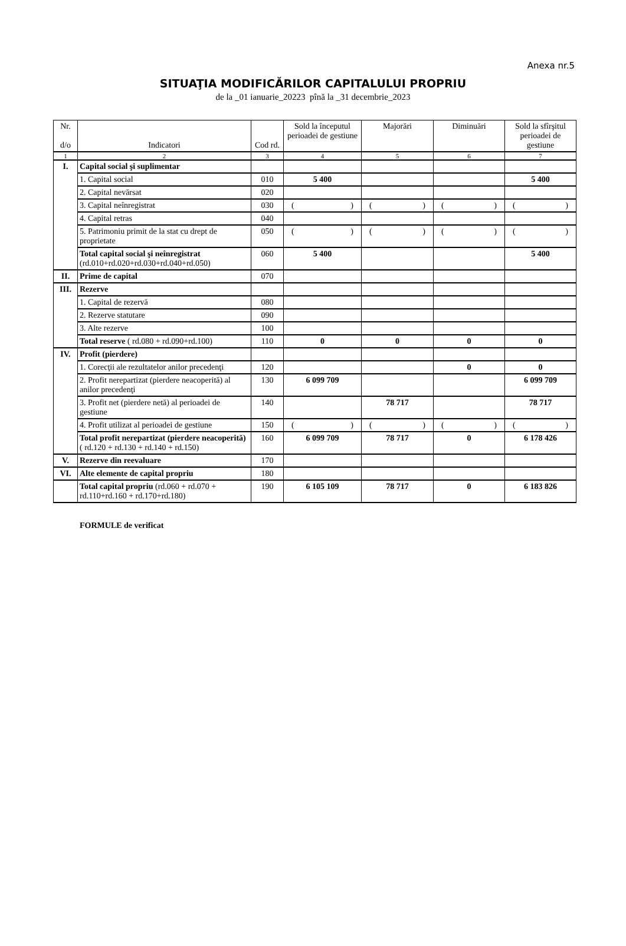Anexa nr.5
SITUAŢIA MODIFICĂRILOR CAPITALULUI PROPRIU
de la _01 ianuarie_20223 pînă la _31 decembrie_2023
| Nr. d/o | Indicatori | Cod rd. | Sold la începutul perioadei de gestiune | Majorări | Diminuări | Sold la sfîrşitul perioadei de gestiune |
| --- | --- | --- | --- | --- | --- | --- |
| 1 | 2 | 3 | 4 | 5 | 6 | 7 |
| I. | Capital social şi suplimentar | | | | | |
| | 1. Capital social | 010 | 5 400 | | | 5 400 |
| | 2. Capital nevărsat | 020 | | | | |
| | 3. Capital neînregistrat | 030 | ( ) | ( ) | ( ) | ( ) |
| | 4. Capital retras | 040 | | | | |
| | 5. Patrimoniu primit de la stat cu drept de proprietate | 050 | ( ) | ( ) | ( ) | ( ) |
| | Total capital social şi neînregistrat (rd.010+rd.020+rd.030+rd.040+rd.050) | 060 | 5 400 | | | 5 400 |
| II. | Prime de capital | 070 | | | | |
| III. | Rezerve | | | | | |
| | 1. Capital de rezervă | 080 | | | | |
| | 2. Rezerve statutare | 090 | | | | |
| | 3. Alte rezerve | 100 | | | | |
| | Total reserve ( rd.080 + rd.090+rd.100) | 110 | 0 | 0 | 0 | 0 |
| IV. | Profit (pierdere) | | | | | |
| | 1. Corecţii ale rezultatelor anilor precedenţi | 120 | | | 0 | 0 |
| | 2. Profit nerepartizat (pierdere neacoperită) al anilor precedenţi | 130 | 6 099 709 | | | 6 099 709 |
| | 3. Profit net (pierdere netă) al perioadei de gestiune | 140 | | 78 717 | | 78 717 |
| | 4. Profit utilizat al perioadei de gestiune | 150 | ( ) | ( ) | ( ) | ( ) |
| | Total profit nerepartizat (pierdere neacoperită) ( rd.120 + rd.130 + rd.140 + rd.150) | 160 | 6 099 709 | 78 717 | 0 | 6 178 426 |
| V. | Rezerve din reevaluare | 170 | | | | |
| VI. | Alte elemente de capital propriu | 180 | | | | |
| | Total capital propriu (rd.060 + rd.070 + rd.110+rd.160 + rd.170+rd.180) | 190 | 6 105 109 | 78 717 | 0 | 6 183 826 |
FORMULE de verificat